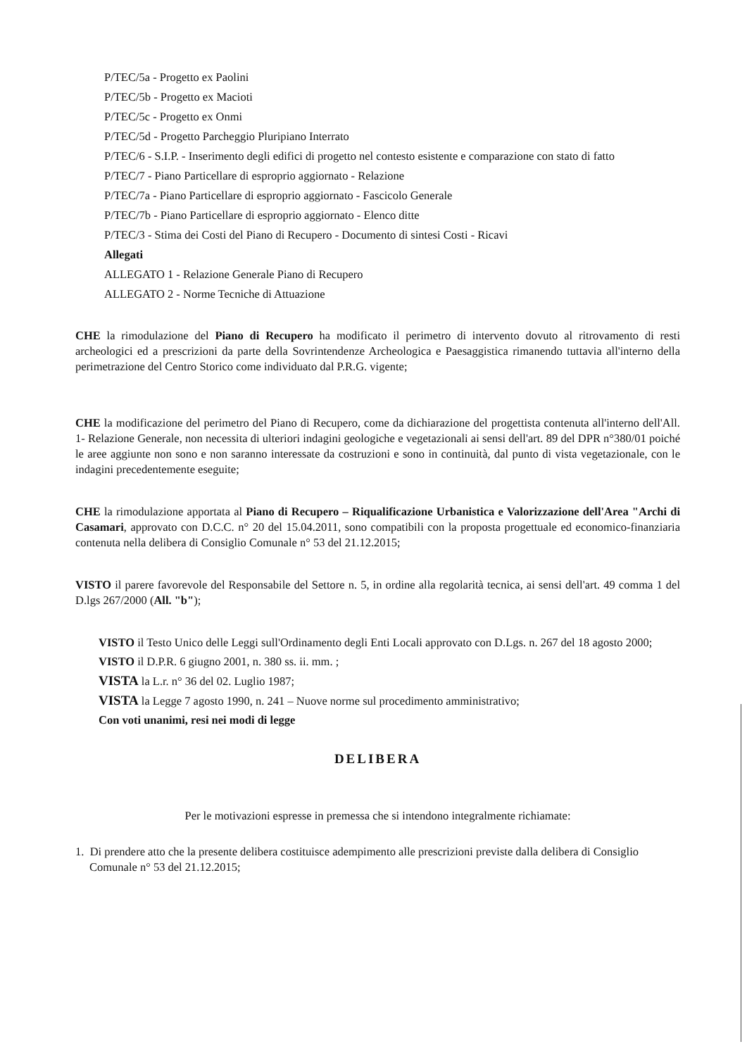P/TEC/5a - Progetto ex Paolini
P/TEC/5b - Progetto ex Macioti
P/TEC/5c - Progetto ex Onmi
P/TEC/5d - Progetto Parcheggio Pluripiano Interrato
P/TEC/6 - S.I.P. - Inserimento degli edifici di progetto nel contesto esistente e comparazione con stato di fatto
P/TEC/7 - Piano Particellare di esproprio aggiornato - Relazione
P/TEC/7a - Piano Particellare di esproprio aggiornato - Fascicolo Generale
P/TEC/7b - Piano Particellare di esproprio aggiornato - Elenco ditte
P/TEC/3 - Stima dei Costi del Piano di Recupero - Documento di sintesi Costi - Ricavi
Allegati
ALLEGATO 1 - Relazione Generale Piano di Recupero
ALLEGATO 2 - Norme Tecniche di Attuazione
CHE la rimodulazione del Piano di Recupero ha modificato il perimetro di intervento dovuto al ritrovamento di resti archeologici ed a prescrizioni da parte della Sovrintendenze Archeologica e Paesaggistica rimanendo tuttavia all'interno della perimetrazione del Centro Storico come individuato dal P.R.G. vigente;
CHE la modificazione del perimetro del Piano di Recupero, come da dichiarazione del progettista contenuta all'interno dell'All. 1- Relazione Generale, non necessita di ulteriori indagini geologiche e vegetazionali ai sensi dell'art. 89 del DPR n°380/01 poiché le aree aggiunte non sono e non saranno interessate da costruzioni e sono in continuità, dal punto di vista vegetazionale, con le indagini precedentemente eseguite;
CHE la rimodulazione apportata al Piano di Recupero – Riqualificazione Urbanistica e Valorizzazione dell'Area "Archi di Casamari, approvato con D.C.C. n° 20 del 15.04.2011, sono compatibili con la proposta progettuale ed economico-finanziaria contenuta nella delibera di Consiglio Comunale n° 53 del 21.12.2015;
VISTO il parere favorevole del Responsabile del Settore n. 5, in ordine alla regolarità tecnica, ai sensi dell'art. 49 comma 1 del D.lgs 267/2000 (All. "b");
VISTO il Testo Unico delle Leggi sull'Ordinamento degli Enti Locali approvato con D.Lgs. n. 267 del 18 agosto 2000;
VISTO il D.P.R. 6 giugno 2001, n. 380 ss. ii. mm. ;
VISTA la L.r. n° 36 del 02. Luglio 1987;
VISTA la Legge 7 agosto 1990, n. 241 – Nuove norme sul procedimento amministrativo;
Con voti unanimi, resi nei modi di legge
DELIBERA
Per le motivazioni espresse in premessa che si intendono integralmente richiamate:
1. Di prendere atto che la presente delibera costituisce adempimento alle prescrizioni previste dalla delibera di Consiglio Comunale n° 53 del 21.12.2015;